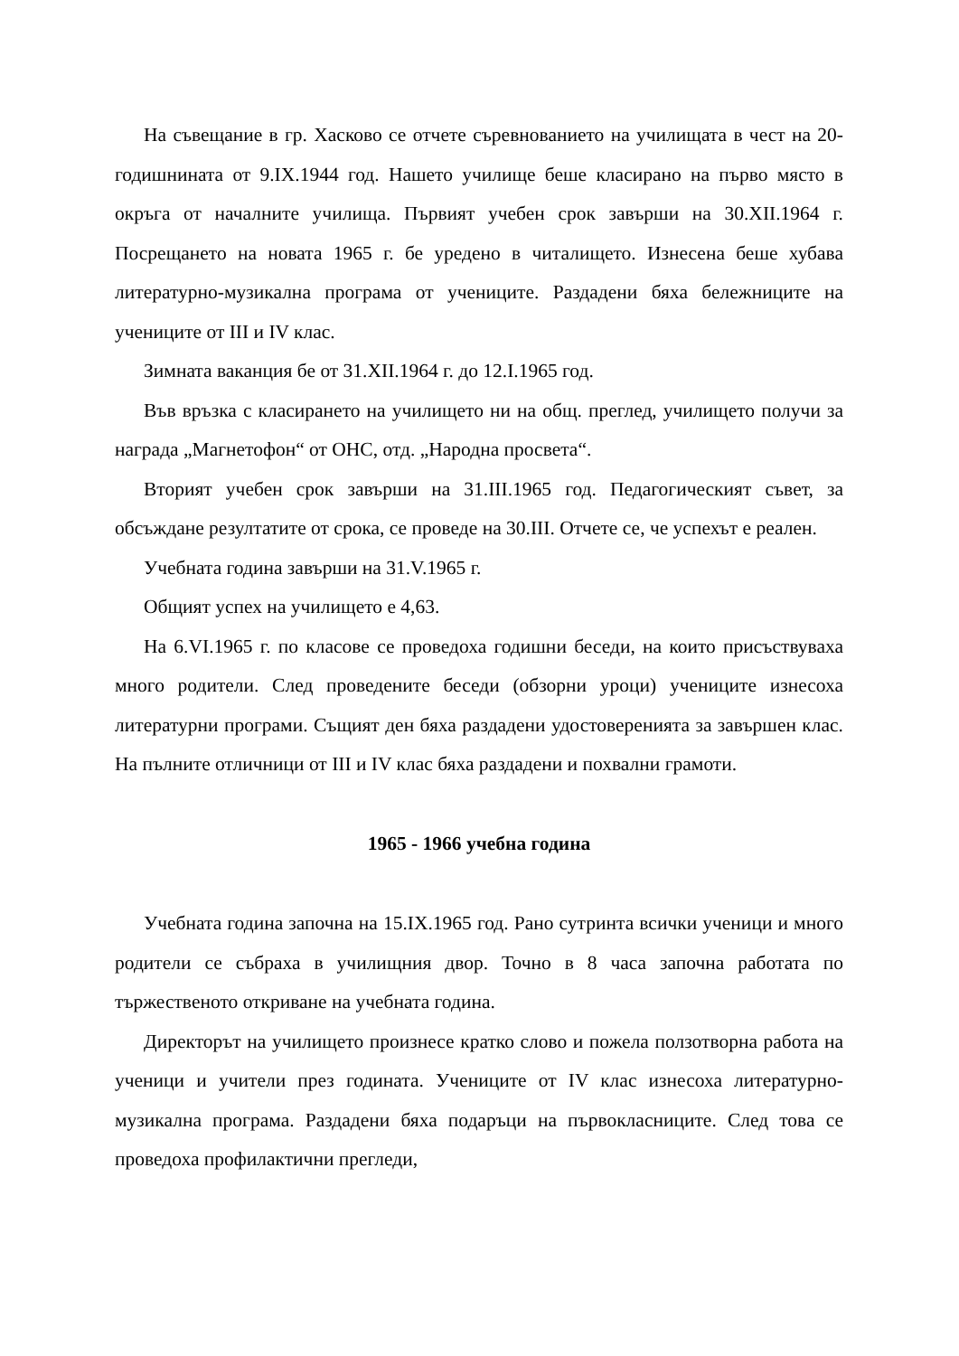На съвещание в гр. Хасково се отчете съревнованието на училищата в чест на 20-годишнината от 9.IX.1944 год. Нашето училище беше класирано на първо място в окръга от началните училища. Първият учебен срок завърши на 30.XII.1964 г. Посрещането на новата 1965 г. бе уредено в читалището. Изнесена беше хубава литературно-музикална програма от учениците. Раздадени бяха бележниците на учениците от III и IV клас.
Зимната ваканция бе от 31.XII.1964 г. до 12.I.1965 год.
Във връзка с класирането на училището ни на общ. преглед, училището получи за награда „Магнетофон“ от ОНС, отд. „Народна просвета“.
Вторият учебен срок завърши на 31.III.1965 год. Педагогическият съвет, за обсъждане резултатите от срока, се проведе на 30.III. Отчете се, че успехът е реален.
Учебната година завърши на 31.V.1965 г.
Общият успех на училището е 4,63.
На 6.VI.1965 г. по класове се проведоха годишни беседи, на които присъствуваха много родители. След проведените беседи (обзорни уроци) учениците изнесоха литературни програми. Същият ден бяха раздадени удостоверенията за завършен клас. На пълните отличници от III и IV клас бяха раздадени и похвални грамоти.
1965 - 1966 учебна година
Учебната година започна на 15.IX.1965 год. Рано сутринта всички ученици и много родители се събраха в училищния двор. Точно в 8 часа започна работата по тържественото откриване на учебната година.
Директорът на училището произнесе кратко слово и пожела ползотворна работа на ученици и учители през годината. Учениците от IV клас изнесоха литературно-музикална програма. Раздадени бяха подаръци на първокласниците. След това се проведоха профилактични прегледи,